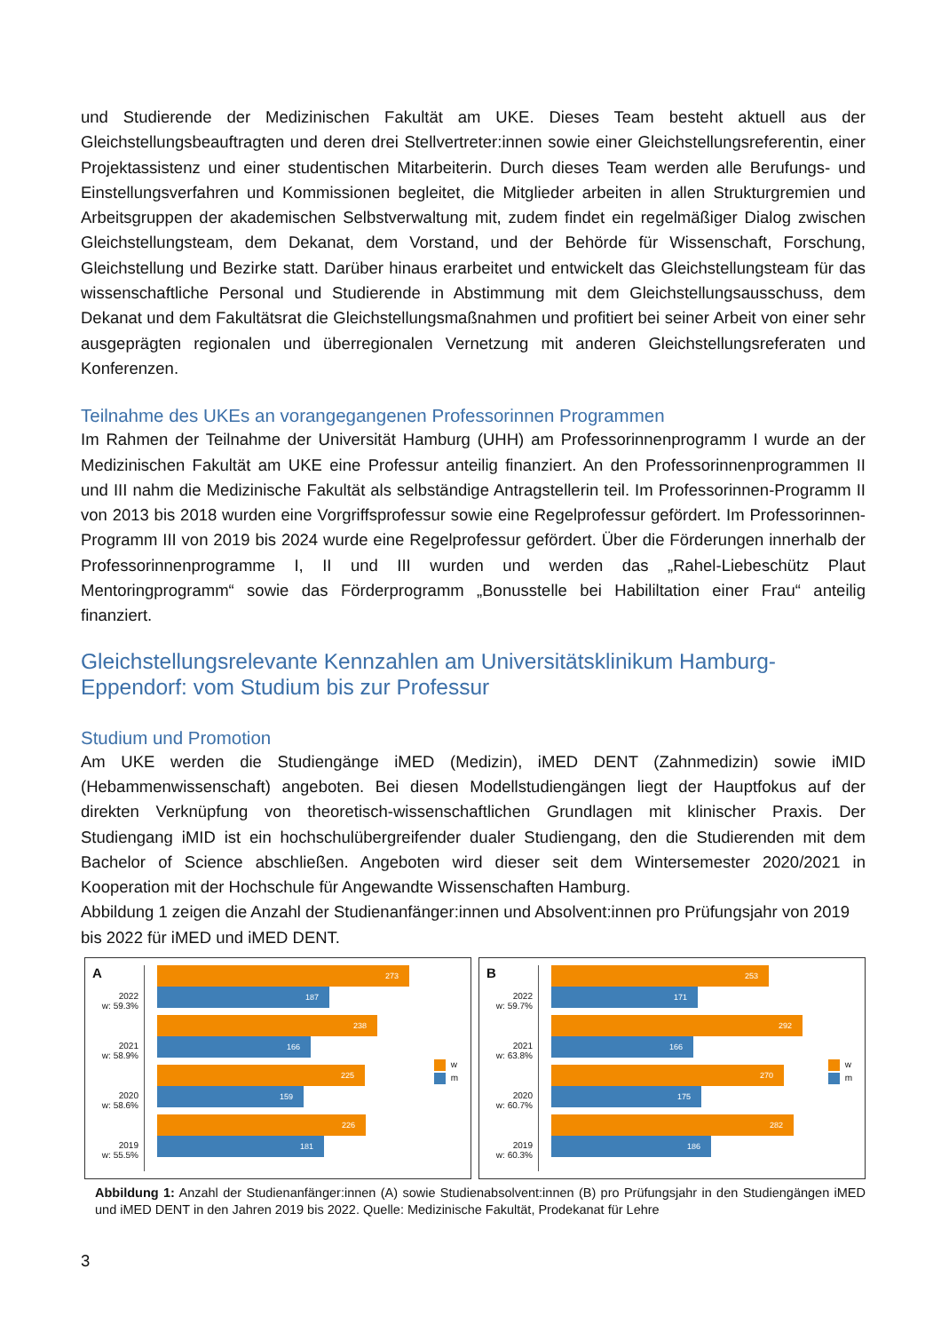und Studierende der Medizinischen Fakultät am UKE. Dieses Team besteht aktuell aus der Gleichstellungsbeauftragten und deren drei Stellvertreter:innen sowie einer Gleichstellungsreferentin, einer Projektassistenz und einer studentischen Mitarbeiterin. Durch dieses Team werden alle Berufungs- und Einstellungsverfahren und Kommissionen begleitet, die Mitglieder arbeiten in allen Strukturgremien und Arbeitsgruppen der akademischen Selbstverwaltung mit, zudem findet ein regelmäßiger Dialog zwischen Gleichstellungsteam, dem Dekanat, dem Vorstand, und der Behörde für Wissenschaft, Forschung, Gleichstellung und Bezirke statt. Darüber hinaus erarbeitet und entwickelt das Gleichstellungsteam für das wissenschaftliche Personal und Studierende in Abstimmung mit dem Gleichstellungsausschuss, dem Dekanat und dem Fakultätsrat die Gleichstellungsmaßnahmen und profitiert bei seiner Arbeit von einer sehr ausgeprägten regionalen und überregionalen Vernetzung mit anderen Gleichstellungsreferaten und Konferenzen.
Teilnahme des UKEs an vorangegangenen Professorinnen Programmen
Im Rahmen der Teilnahme der Universität Hamburg (UHH) am Professorinnenprogramm I wurde an der Medizinischen Fakultät am UKE eine Professur anteilig finanziert. An den Professorinnenprogrammen II und III nahm die Medizinische Fakultät als selbständige Antragstellerin teil. Im Professorinnen-Programm II von 2013 bis 2018 wurden eine Vorgriffsprofessur sowie eine Regelprofessur gefördert. Im Professorinnen-Programm III von 2019 bis 2024 wurde eine Regelprofessur gefördert. Über die Förderungen innerhalb der Professorinnenprogramme I, II und III wurden und werden das „Rahel-Liebeschütz Plaut Mentoringprogramm“ sowie das Förderprogramm „Bonusstelle bei Habililtation einer Frau“ anteilig finanziert.
Gleichstellungsrelevante Kennzahlen am Universitätsklinikum Hamburg-Eppendorf: vom Studium bis zur Professur
Studium und Promotion
Am UKE werden die Studiengänge iMED (Medizin), iMED DENT (Zahnmedizin) sowie iMID (Hebammenwissenschaft) angeboten. Bei diesen Modellstudiengängen liegt der Hauptfokus auf der direkten Verknüpfung von theoretisch-wissenschaftlichen Grundlagen mit klinischer Praxis. Der Studiengang iMID ist ein hochschulübergreifender dualer Studiengang, den die Studierenden mit dem Bachelor of Science abschließen. Angeboten wird dieser seit dem Wintersemester 2020/2021 in Kooperation mit der Hochschule für Angewandte Wissenschaften Hamburg.
Abbildung 1 zeigen die Anzahl der Studienanfänger:innen und Absolvent:innen pro Prüfungsjahr von 2019 bis 2022 für iMED und iMED DENT.
A
2022
w: 59.3%
2021
w: 58.9%
2020
w: 58.6%
2019
w: 55.5%
273
187
238
166
225
159
226
181
w
m
B
2022
w: 59.7%
2021
w: 63.8%
2020
w: 60.7%
2019
w: 60.3%
253
171
292
166
270
175
282
186
w
m
Abbildung 1: Anzahl der Studienanfänger:innen (A) sowie Studienabsolvent:innen (B) pro Prüfungsjahr in den Studiengängen iMED und iMED DENT in den Jahren 2019 bis 2022. Quelle: Medizinische Fakultät, Prodekanat für Lehre
3